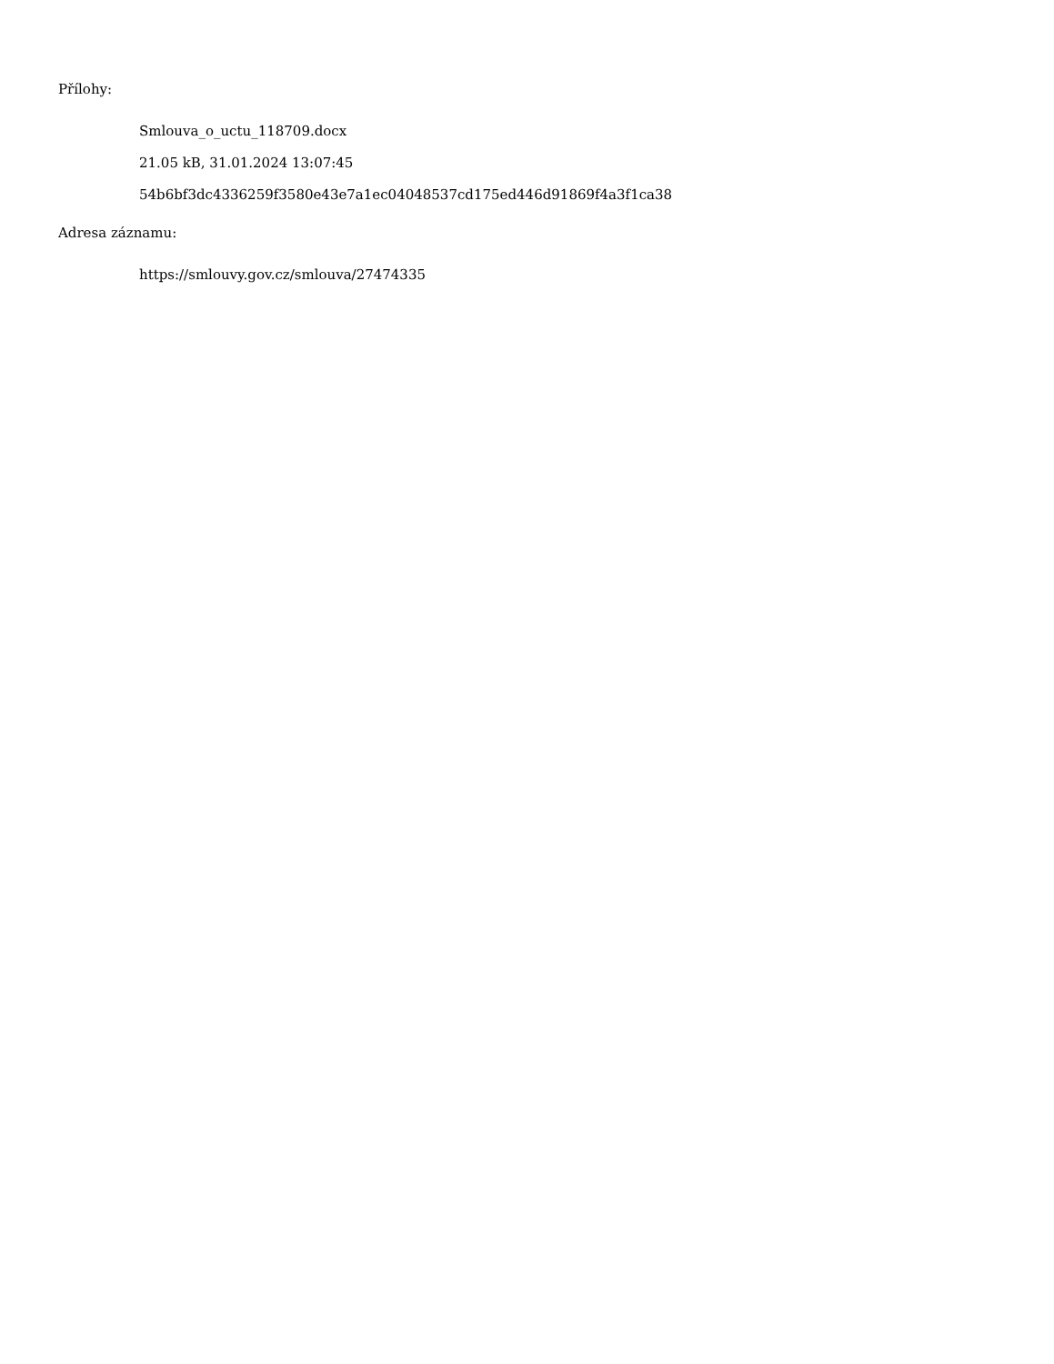Přílohy:
Smlouva_o_uctu_118709.docx
21.05 kB, 31.01.2024 13:07:45
54b6bf3dc4336259f3580e43e7a1ec04048537cd175ed446d91869f4a3f1ca38
Adresa záznamu:
https://smlouvy.gov.cz/smlouva/27474335